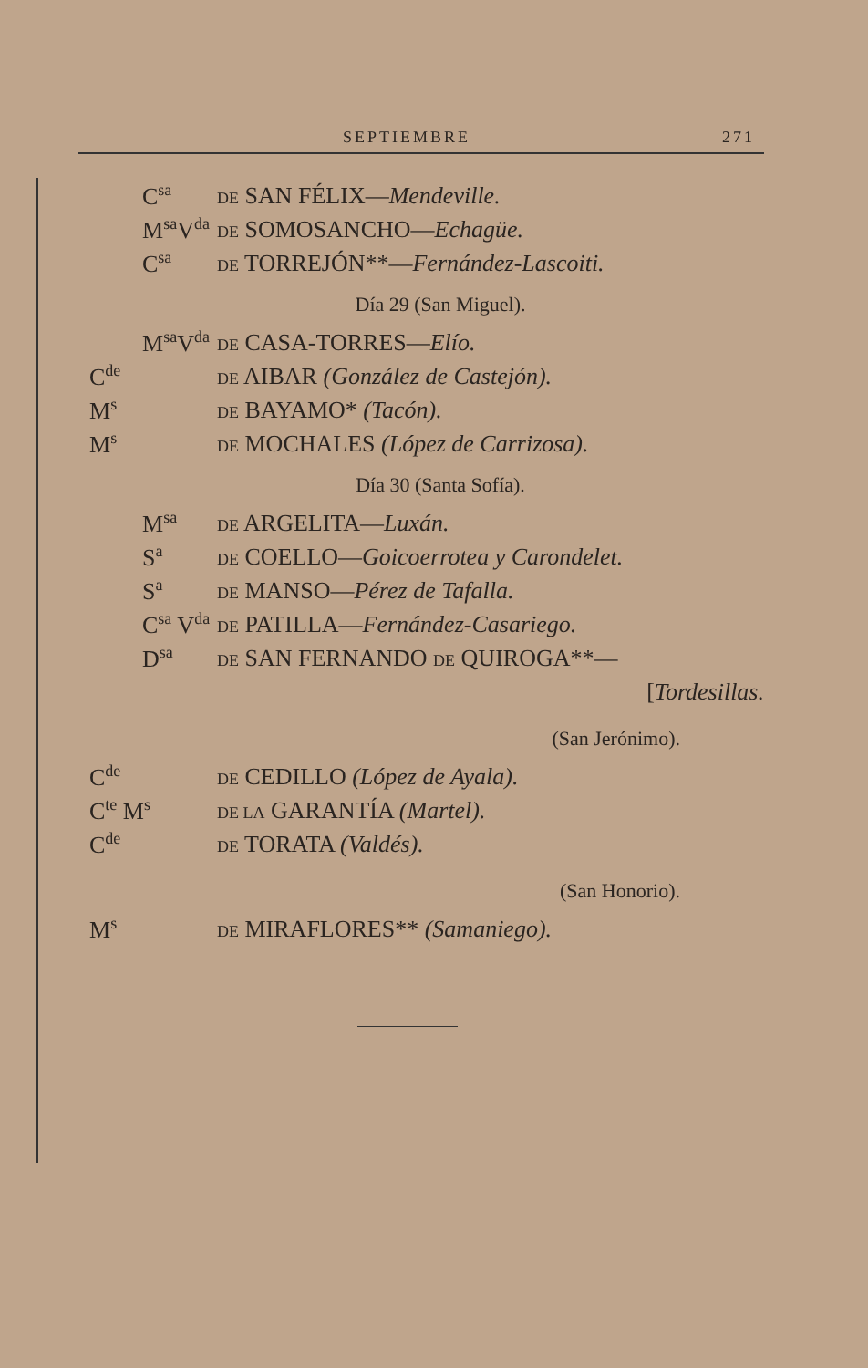SEPTIEMBRE 271
C<sup>sa</sup> DE SAN FÉLIX—Mendeville.
M<sup>sa</sup>V<sup>da</sup> DE SOMOSANCHO—Echagüe.
C<sup>sa</sup> DE TORREJÓN**—Fernández-Lascoiti.
Día 29 (San Miguel).
M<sup>sa</sup>V<sup>da</sup> DE CASA-TORRES—Elío.
C<sup>de</sup> DE AIBAR (González de Castejón).
M<sup>s</sup> DE BAYAMO* (Tacón).
M<sup>s</sup> DE MOCHALES (López de Carrizosa).
Día 30 (Santa Sofía).
M<sup>sa</sup> DE ARGELITA—Luxán.
S<sup>a</sup> DE COELLO—Goicoerrotea y Carondelet.
S<sup>a</sup> DE MANSO—Pérez de Tafalla.
C<sup>sa</sup> V<sup>da</sup> DE PATILLA—Fernández-Casariego.
D<sup>sa</sup> DE SAN FERNANDO DE QUIROGA**—
[Tordesillas.
(San Jerónimo).
C<sup>de</sup> DE CEDILLO (López de Ayala).
C<sup>te</sup> M<sup>s</sup> DE LA GARANTÍA (Martel).
C<sup>de</sup> DE TORATA (Valdés).
(San Honorio).
M<sup>s</sup> DE MIRAFLORES** (Samaniego).